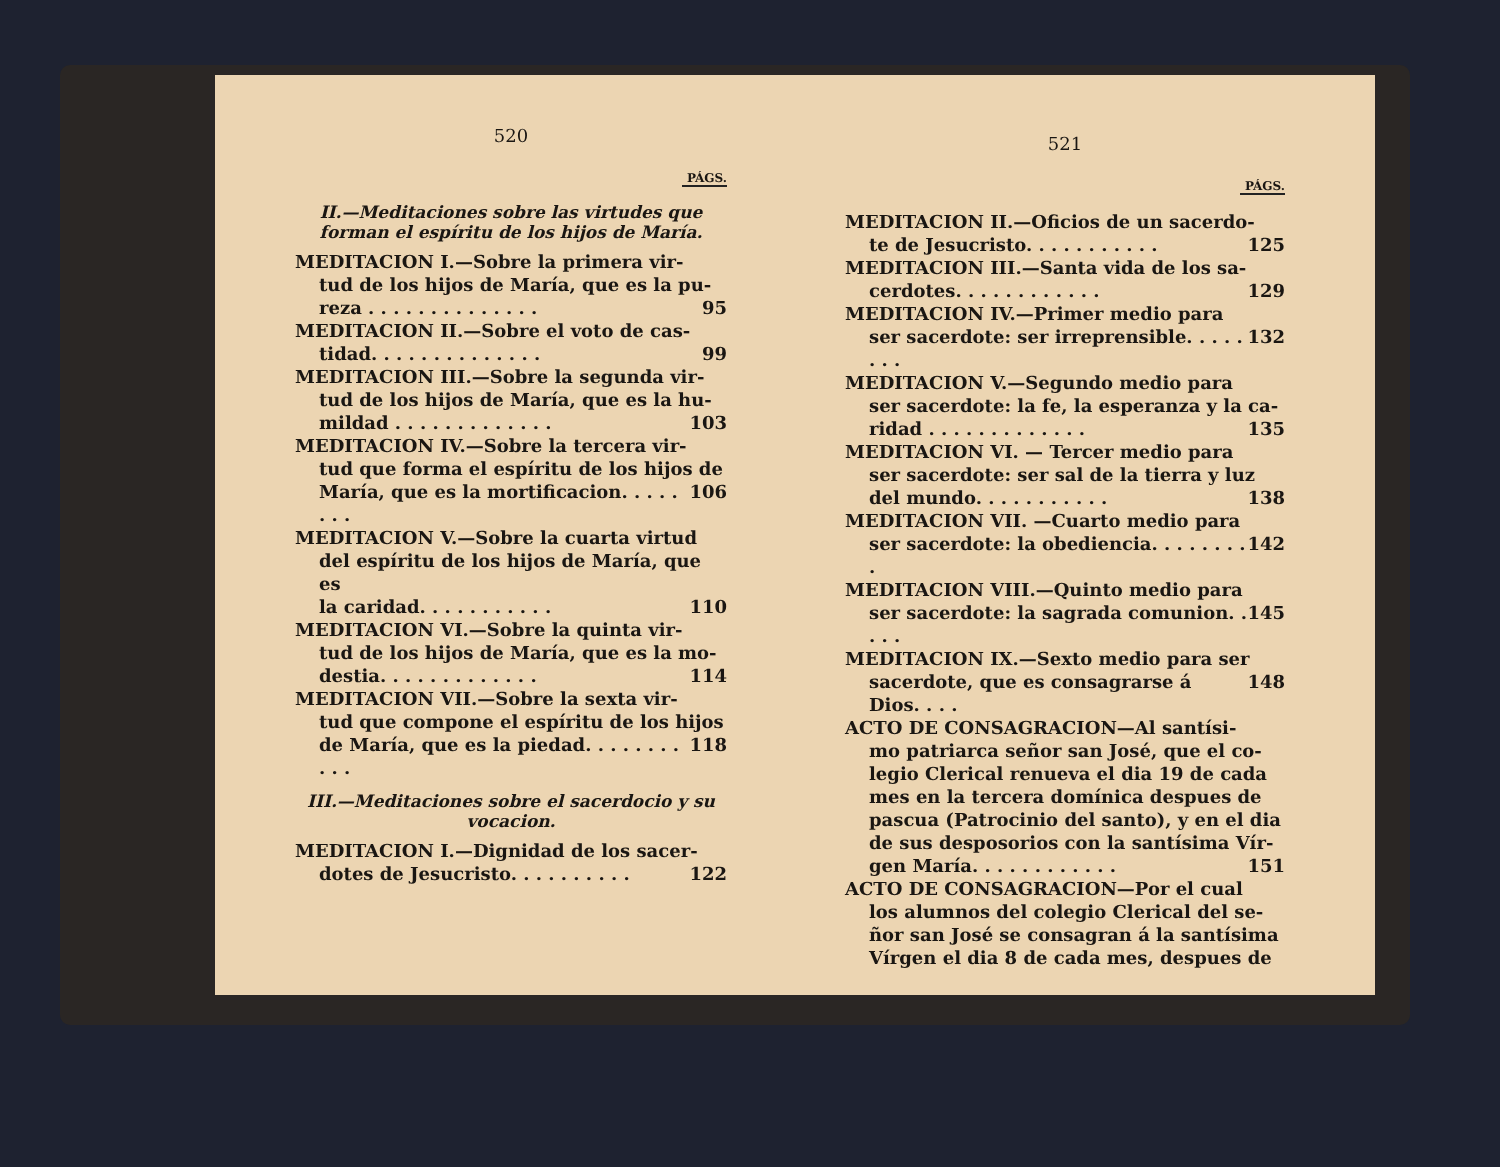520
PÁGS.
II.—Meditaciones sobre las virtudes que forman el espíritu de los hijos de María.
MEDITACION I.—Sobre la primera vir-
tud de los hijos de María, que es la pu-
reza . . . . . . . . . . . . . . 95
MEDITACION II.—Sobre el voto de cas-
tidad. . . . . . . . . . . . . . 99
MEDITACION III.—Sobre la segunda vir-
tud de los hijos de María, que es la hu-
mildad . . . . . . . . . . . . . 103
MEDITACION IV.—Sobre la tercera vir-
tud que forma el espíritu de los hijos de
María, que es la mortificacion. . . . . . . . 106
MEDITACION V.—Sobre la cuarta virtud
del espíritu de los hijos de María, que es
la caridad. . . . . . . . . . . 110
MEDITACION VI.—Sobre la quinta vir-
tud de los hijos de María, que es la mo-
destia. . . . . . . . . . . . . 114
MEDITACION VII.—Sobre la sexta vir-
tud que compone el espíritu de los hijos
de María, que es la piedad. . . . . . . . . . . 118
III.—Meditaciones sobre el sacerdocio y su vocacion.
MEDITACION I.—Dignidad de los sacer-
dotes de Jesucristo. . . . . . . . . . 122
521
PÁGS.
MEDITACION II.—Oficios de un sacerdo-
te de Jesucristo. . . . . . . . . . . 125
MEDITACION III.—Santa vida de los sa-
cerdotes. . . . . . . . . . . . 129
MEDITACION IV.—Primer medio para
ser sacerdote: ser irreprensible. . . . . . . . 132
MEDITACION V.—Segundo medio para
ser sacerdote: la fe, la esperanza y la ca-
ridad . . . . . . . . . . . . . 135
MEDITACION VI. — Tercer medio para
ser sacerdote: ser sal de la tierra y luz
del mundo. . . . . . . . . . . 138
MEDITACION VII. —Cuarto medio para
ser sacerdote: la obediencia. . . . . . . . . 142
MEDITACION VIII.—Quinto medio para
ser sacerdote: la sagrada comunion. . . . . 145
MEDITACION IX.—Sexto medio para ser
sacerdote, que es consagrarse á Dios. . . . 148
ACTO DE CONSAGRACION—Al santísi-
mo patriarca señor san José, que el co-
legio Clerical renueva el dia 19 de cada
mes en la tercera domínica despues de
pascua (Patrocinio del santo), y en el dia
de sus desposorios con la santísima Vír-
gen María. . . . . . . . . . . . 151
ACTO DE CONSAGRACION—Por el cual
los alumnos del colegio Clerical del se-
ñor san José se consagran á la santísima
Vírgen el dia 8 de cada mes, despues de